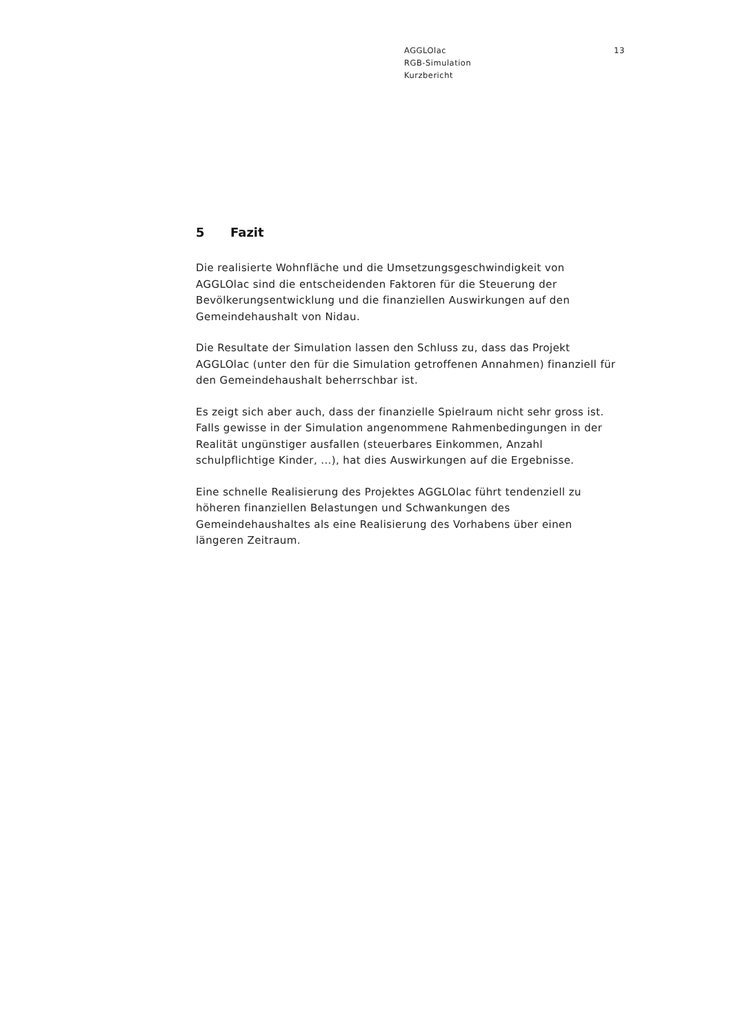AGGLOlac
RGB-Simulation
Kurzbericht
13
5 Fazit
Die realisierte Wohnfläche und die Umsetzungsgeschwindigkeit von AGGLOlac sind die entscheidenden Faktoren für die Steuerung der Bevölkerungsentwicklung und die finanziellen Auswirkungen auf den Gemeindehaushalt von Nidau.
Die Resultate der Simulation lassen den Schluss zu, dass das Projekt AGGLOlac (unter den für die Simulation getroffenen Annahmen) finanziell für den Gemeindehaushalt beherrschbar ist.
Es zeigt sich aber auch, dass der finanzielle Spielraum nicht sehr gross ist. Falls gewisse in der Simulation angenommene Rahmenbedingungen in der Realität ungünstiger ausfallen (steuerbares Einkommen, Anzahl schulpflichtige Kinder, ...), hat dies Auswirkungen auf die Ergebnisse.
Eine schnelle Realisierung des Projektes AGGLOlac führt tendenziell zu höheren finanziellen Belastungen und Schwankungen des Gemeindehaushaltes als eine Realisierung des Vorhabens über einen längeren Zeitraum.